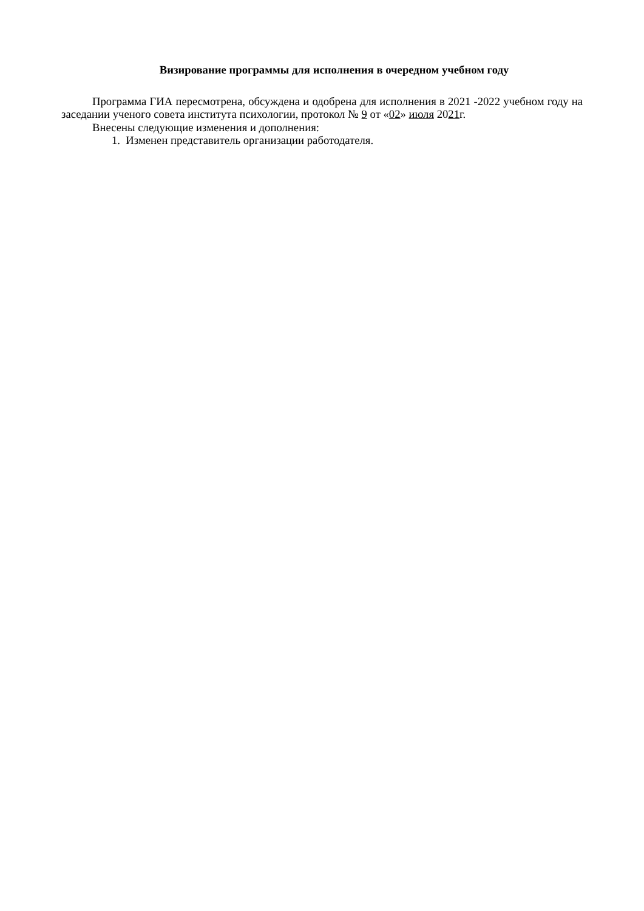Визирование программы для исполнения в очередном учебном году
Программа ГИА пересмотрена, обсуждена и одобрена для исполнения в 2021 -2022 учебном году на заседании ученого совета института психологии, протокол № 9 от «02» июля 2021г.
Внесены следующие изменения и дополнения:
1. Изменен представитель организации работодателя.